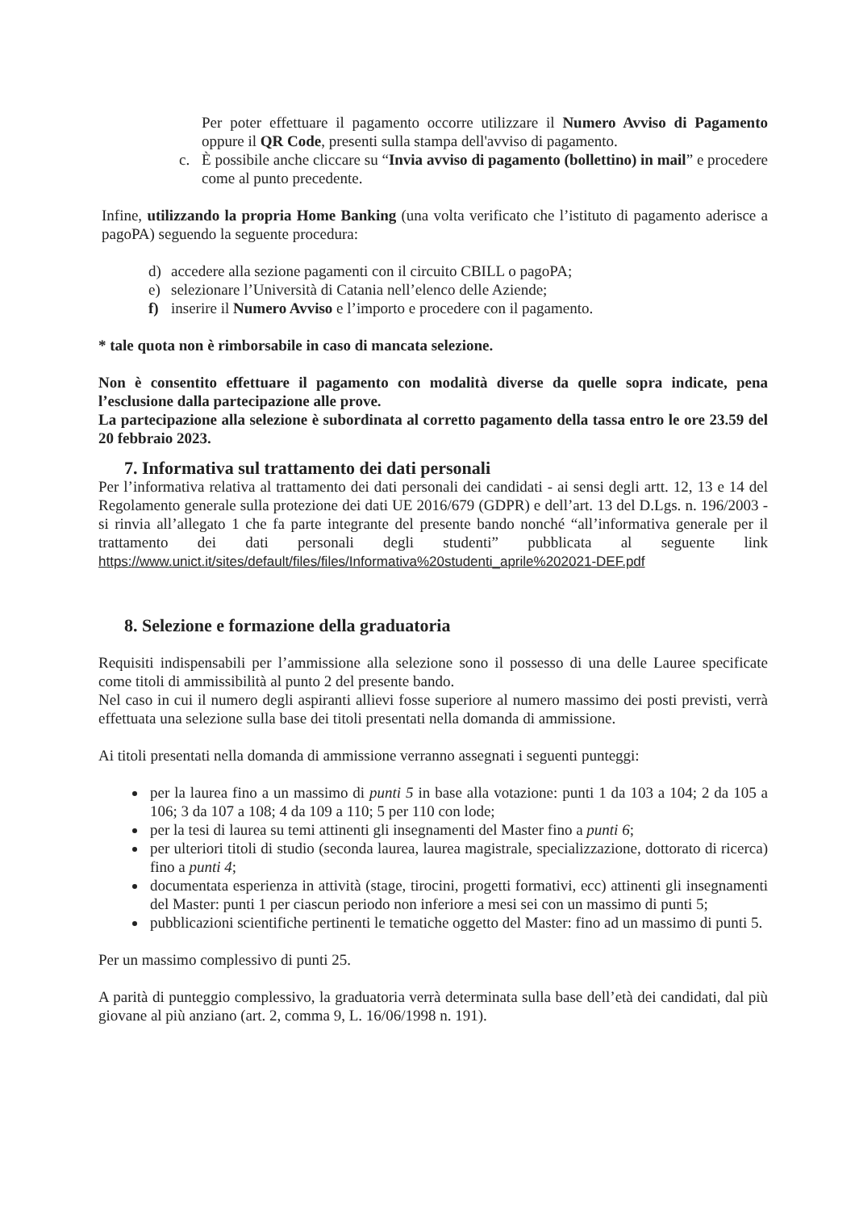Per poter effettuare il pagamento occorre utilizzare il Numero Avviso di Pagamento oppure il QR Code, presenti sulla stampa dell'avviso di pagamento.
c. È possibile anche cliccare su “Invia avviso di pagamento (bollettino) in mail” e procedere come al punto precedente.
Infine, utilizzando la propria Home Banking (una volta verificato che l’istituto di pagamento aderisce a pagoPA) seguendo la seguente procedura:
d) accedere alla sezione pagamenti con il circuito CBILL o pagoPA;
e) selezionare l’Università di Catania nell’elenco delle Aziende;
f) inserire il Numero Avviso e l’importo e procedere con il pagamento.
* tale quota non è rimborsabile in caso di mancata selezione.
Non è consentito effettuare il pagamento con modalità diverse da quelle sopra indicate, pena l’esclusione dalla partecipazione alle prove.
La partecipazione alla selezione è subordinata al corretto pagamento della tassa entro le ore 23.59 del 20 febbraio 2023.
7. Informativa sul trattamento dei dati personali
Per l’informativa relativa al trattamento dei dati personali dei candidati - ai sensi degli artt. 12, 13 e 14 del Regolamento generale sulla protezione dei dati UE 2016/679 (GDPR) e dell’art. 13 del D.Lgs. n. 196/2003 - si rinvia all’allegato 1 che fa parte integrante del presente bando nonché “all’informativa generale per il trattamento dei dati personali degli studenti” pubblicata al seguente link https://www.unict.it/sites/default/files/files/Informativa%20studenti_aprile%202021-DEF.pdf
8. Selezione e formazione della graduatoria
Requisiti indispensabili per l’ammissione alla selezione sono il possesso di una delle Lauree specificate come titoli di ammissibilità al punto 2 del presente bando.
Nel caso in cui il numero degli aspiranti allievi fosse superiore al numero massimo dei posti previsti, verrà effettuata una selezione sulla base dei titoli presentati nella domanda di ammissione.
Ai titoli presentati nella domanda di ammissione verranno assegnati i seguenti punteggi:
per la laurea fino a un massimo di punti 5 in base alla votazione: punti 1 da 103 a 104; 2 da 105 a 106; 3 da 107 a 108; 4 da 109 a 110; 5 per 110 con lode;
per la tesi di laurea su temi attinenti gli insegnamenti del Master fino a punti 6;
per ulteriori titoli di studio (seconda laurea, laurea magistrale, specializzazione, dottorato di ricerca) fino a punti 4;
documentata esperienza in attività (stage, tirocini, progetti formativi, ecc) attinenti gli insegnamenti del Master: punti 1 per ciascun periodo non inferiore a mesi sei con un massimo di punti 5;
pubblicazioni scientifiche pertinenti le tematiche oggetto del Master: fino ad un massimo di punti 5.
Per un massimo complessivo di punti 25.
A parità di punteggio complessivo, la graduatoria verrà determinata sulla base dell’età dei candidati, dal più giovane al più anziano (art. 2, comma 9, L. 16/06/1998 n. 191).